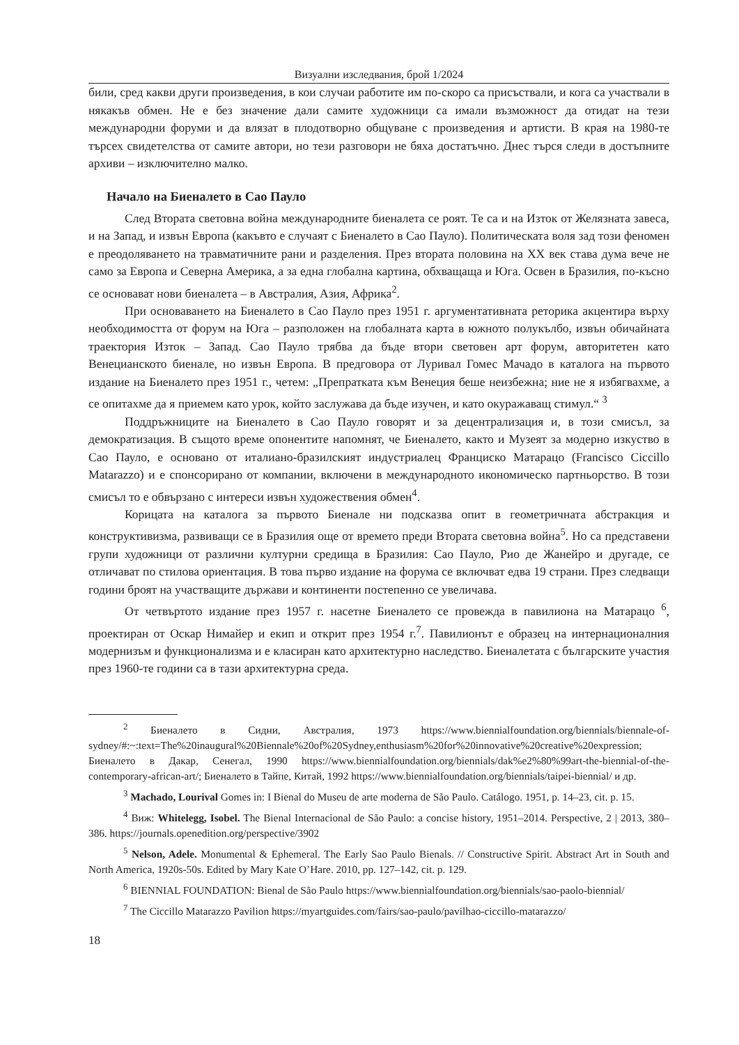Визуални изследвания, брой 1/2024
били, сред какви други произведения, в кои случаи работите им по-скоро са присъствали, и кога са участвали в някакъв обмен. Не е без значение дали самите художници са имали възможност да отидат на тези международни форуми и да влязат в плодотворно общуване с произведения и артисти. В края на 1980-те търсех свидетелства от самите автори, но тези разговори не бяха достатъчно. Днес търся следи в достъпните архиви – изключително малко.
Начало на Биеналето в Сао Пауло
След Втората световна война международните биеналета се роят. Те са и на Изток от Желязната завеса, и на Запад, и извън Европа (какъвто е случаят с Биеналето в Сао Пауло). Политическата воля зад този феномен е преодоляването на травматичните рани и разделения. През втората половина на XX век става дума вече не само за Европа и Северна Америка, а за една глобална картина, обхващаща и Юга. Освен в Бразилия, по-късно се основават нови биеналета – в Австралия, Азия, Африка<sup>2</sup>.
При основаването на Биеналето в Сао Пауло през 1951 г. аргументативната реторика акцентира върху необходимостта от форум на Юга – разположен на глобалната карта в южното полукълбо, извън обичайната траектория Изток – Запад. Сао Пауло трябва да бъде втори световен арт форум, авторитетен като Венецианското биенале, но извън Европа. В предговора от Луривал Гомес Мачадо в каталога на първото издание на Биеналето през 1951 г., четем: „Препратката към Венеция беше неизбежна; ние не я избягвахме, а се опитахме да я приемем като урок, който заслужава да бъде изучен, и като окуражаващ стимул.“ <sup>3</sup>
Поддръжниците на Биеналето в Сао Пауло говорят и за децентрализация и, в този смисъл, за демократизация. В същото време опонентите напомнят, че Биеналето, както и Музеят за модерно изкуство в Сао Пауло, е основано от италиано-бразилският индустриалец Франциско Матарацо (Francisco Ciccillo Matarazzo) и е спонсорирано от компании, включени в международното икономическо партньорство. В този смисъл то е обвързано с интереси извън художествения обмен<sup>4</sup>.
Корицата на каталога за първото Биенале ни подсказва опит в геометричната абстракция и конструктивизма, развиващи се в Бразилия още от времето преди Втората световна война<sup>5</sup>. Но са представени групи художници от различни културни средища в Бразилия: Сао Пауло, Рио де Жанейро и другаде, се отличават по стилова ориентация. В това първо издание на форума се включват едва 19 страни. През следващи години броят на участващите държави и континенти постепенно се увеличава.
От четвъртото издание през 1957 г. насетне Биеналето се провежда в павилиона на Матарацо <sup>6</sup>, проектиран от Оскар Нимайер и екип и открит през 1954 г.<sup>7</sup>. Павилионът е образец на интернационалния модернизъм и функционализма и е класиран като архитектурно наследство. Биеналетата с българските участия през 1960-те години са в тази архитектурна среда.
<sup>2</sup> Биеналето в Сидни, Австралия, 1973 https://www.biennialfoundation.org/biennials/biennale-of-sydney/#:~:text=The%20inaugural%20Biennale%20of%20Sydney,enthusiasm%20for%20innovative%20creative%20expression; Биеналето в Дакар, Сенегал, 1990 https://www.biennialfoundation.org/biennials/dak%e2%80%99art-the-biennial-of-the-contemporary-african-art/; Биеналето в Тайпе, Китай, 1992 https://www.biennialfoundation.org/biennials/taipei-biennial/ и др.
<sup>3</sup> Machado, Lourival Gomes in: I Bienal do Museu de arte moderna de São Paulo. Catálogo. 1951, p. 14–23, cit. p. 15.
<sup>4</sup> Виж: Whitelegg, Isobel. The Bienal Internacional de São Paulo: a concise history, 1951–2014. Perspective, 2 | 2013, 380–386. https://journals.openedition.org/perspective/3902
<sup>5</sup> Nelson, Adele. Monumental & Ephemeral. The Early Sao Paulo Bienals. // Constructive Spirit. Abstract Art in South and North America, 1920s-50s. Edited by Mary Kate O’Hare. 2010, pp. 127–142, cit. p. 129.
<sup>6</sup> BIENNIAL FOUNDATION: Bienal de São Paulo https://www.biennialfoundation.org/biennials/sao-paolo-biennial/
<sup>7</sup> The Ciccillo Matarazzo Pavilion https://myartguides.com/fairs/sao-paulo/pavilhao-ciccillo-matarazzo/
18